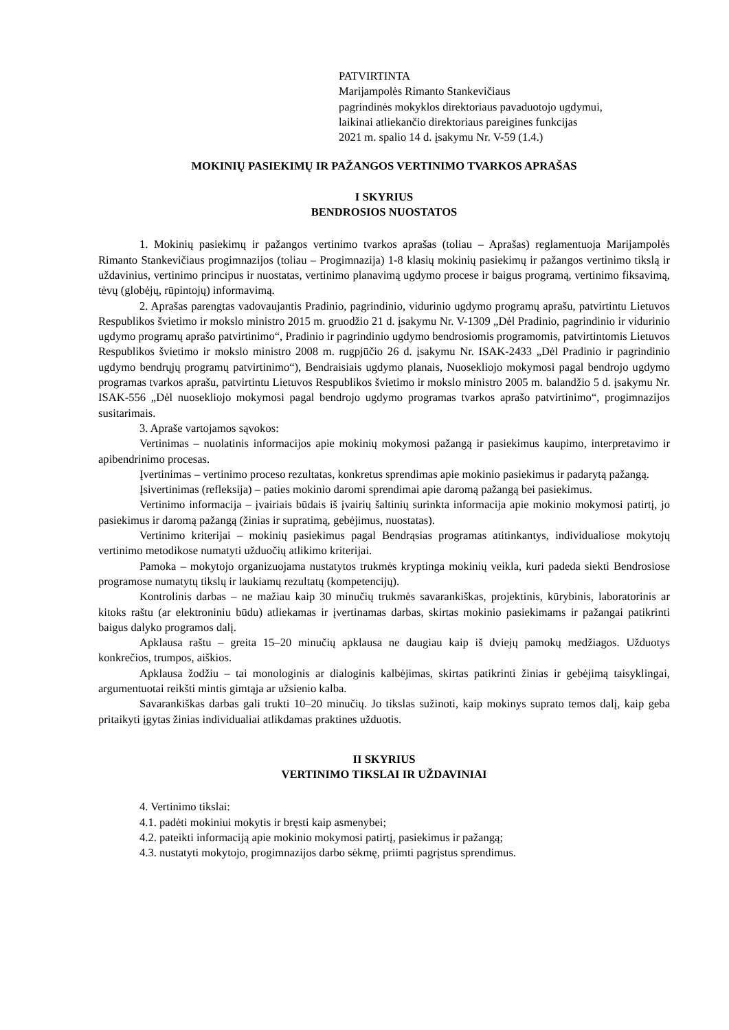PATVIRTINTA
Marijampolės Rimanto Stankevičiaus
pagrindinės mokyklos direktoriaus pavaduotojo ugdymui,
laikinai atliekančio direktoriaus pareigines funkcijas
2021 m. spalio 14 d. įsakymu Nr. V-59 (1.4.)
MOKINIŲ PASIEKIMŲ IR PAŽANGOS VERTINIMO TVARKOS APRAŠAS
I SKYRIUS
BENDROSIOS NUOSTATOS
1. Mokinių pasiekimų ir pažangos vertinimo tvarkos aprašas (toliau – Aprašas) reglamentuoja Marijampolės Rimanto Stankevičiaus progimnazijos (toliau – Progimnazija) 1-8 klasių mokinių pasiekimų ir pažangos vertinimo tikslą ir uždavinius, vertinimo principus ir nuostatas, vertinimo planavimą ugdymo procese ir baigus programą, vertinimo fiksavimą, tėvų (globėjų, rūpintojų) informavimą.
2. Aprašas parengtas vadovaujantis Pradinio, pagrindinio, vidurinio ugdymo programų aprašu, patvirtintu Lietuvos Respublikos švietimo ir mokslo ministro 2015 m. gruodžio 21 d. įsakymu Nr. V-1309 „Dėl Pradinio, pagrindinio ir vidurinio ugdymo programų aprašo patvirtinimo“, Pradinio ir pagrindinio ugdymo bendrosiomis programomis, patvirtintomis Lietuvos Respublikos švietimo ir mokslo ministro 2008 m. rugpjūčio 26 d. įsakymu Nr. ISAK-2433 „Dėl Pradinio ir pagrindinio ugdymo bendrųjų programų patvirtinimo“), Bendraisiais ugdymo planais, Nuosekliojo mokymosi pagal bendrojo ugdymo programas tvarkos aprašu, patvirtintu Lietuvos Respublikos švietimo ir mokslo ministro 2005 m. balandžio 5 d. įsakymu Nr. ISAK-556 „Dėl nuosekliojo mokymosi pagal bendrojo ugdymo programas tvarkos aprašo patvirtinimo“, progimnazijos susitarimais.
3. Apraše vartojamos sąvokos:
Vertinimas – nuolatinis informacijos apie mokinių mokymosi pažangą ir pasiekimus kaupimo, interpretavimo ir apibendrinimo procesas.
Įvertinimas – vertinimo proceso rezultatas, konkretus sprendimas apie mokinio pasiekimus ir padarytą pažangą.
Įsivertinimas (refleksija) – paties mokinio daromi sprendimai apie daromą pažangą bei pasiekimus.
Vertinimo informacija – įvairiais būdais iš įvairių šaltinių surinkta informacija apie mokinio mokymosi patirtį, jo pasiekimus ir daromą pažangą (žinias ir supratimą, gebėjimus, nuostatas).
Vertinimo kriterijai – mokinių pasiekimus pagal Bendrąsias programas atitinkantys, individualiose mokytojų vertinimo metodikose numatyti užduočių atlikimo kriterijai.
Pamoka – mokytojo organizuojama nustatytos trukmės kryptinga mokinių veikla, kuri padeda siekti Bendrosiose programose numatytų tikslų ir laukiamų rezultatų (kompetencijų).
Kontrolinis darbas – ne mažiau kaip 30 minučių trukmės savarankiškas, projektinis, kūrybinis, laboratorinis ar kitoks raštu (ar elektroniniu būdu) atliekamas ir įvertinamas darbas, skirtas mokinio pasiekimams ir pažangai patikrinti baigus dalyko programos dalį.
Apklausa raštu – greita 15–20 minučių apklausa ne daugiau kaip iš dviejų pamokų medžiagos. Užduotys konkrečios, trumpos, aiškios.
Apklausa žodžiu – tai monologinis ar dialoginis kalbėjimas, skirtas patikrinti žinias ir gebėjimą taisyklingai, argumentuotai reikšti mintis gimtąja ar užsienio kalba.
Savarankiškas darbas gali trukti 10–20 minučių. Jo tikslas sužinoti, kaip mokinys suprato temos dalį, kaip geba pritaikyti įgytas žinias individualiai atlikdamas praktines užduotis.
II SKYRIUS
VERTINIMO TIKSLAI IR UŽDAVINIAI
4. Vertinimo tikslai:
4.1. padėti mokiniui mokytis ir bręsti kaip asmenybei;
4.2. pateikti informaciją apie mokinio mokymosi patirtį, pasiekimus ir pažangą;
4.3. nustatyti mokytojo, progimnazijos darbo sėkmę, priimti pagrįstus sprendimus.